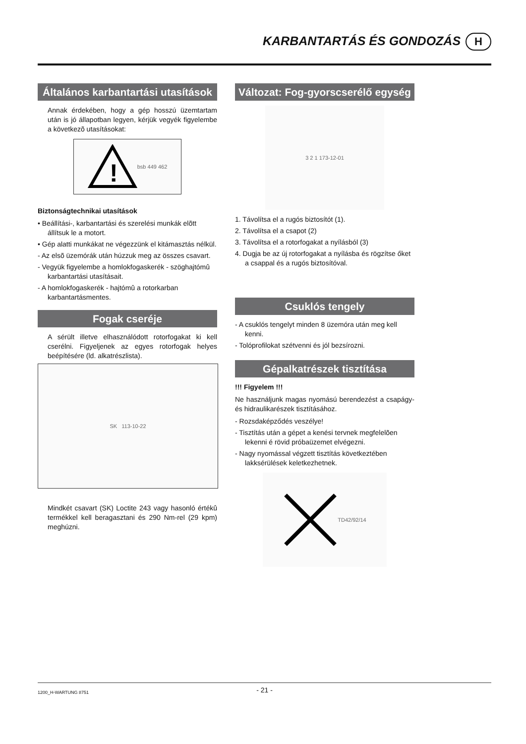KARBANTARTÁS ÉS GONDOZÁS
H
Általános karbantartási utasítások
Annak érdekében, hogy a gép hosszú üzemtartam után is jó állapotban legyen, kérjük vegyék figyelembe a következõ utasításokat:
!
bsb 449 462
Biztonságtechnikai utasítások
• Beállítási-, karbantartási és szerelési munkák elõtt állítsuk le a motort.
• Gép alatti munkákat ne végezzünk el kitámasztás nélkül.
- Az elsõ üzemórák után húzzuk meg az összes csavart.
- Vegyük figyelembe a homlokfogaskerék - szöghajtómû karbantartási utasításait.
- A homlokfogaskerék - hajtómû a rotorkarban karbantartásmentes.
Fogak cseréje
A sérült illetve elhasználódott rotorfogakat ki kell cserélni. Figyeljenek az egyes rotorfogak helyes beépítésére (ld. alkatrészlista).
SK 113-10-22
Mindkét csavart (SK) Loctite 243 vagy hasonló értékû termékkel kell beragasztani és 290 Nm-rel (29 kpm) meghúzni.
Változat: Fog-gyorscserélő egység
3 2 1 173-12-01
1. Távolítsa el a rugós biztosítót (1).
2. Távolítsa el a csapot (2)
3. Távolítsa el a rotorfogakat a nyílásból (3)
4. Dugja be az új rotorfogakat a nyílásba és rögzítse őket a csappal és a rugós biztosítóval.
Csuklós tengely
- A csuklós tengelyt minden 8 üzemóra után meg kell kenni.
- Tolóprofilokat szétvenni és jól bezsírozni.
Gépalkatrészek tisztítása
!!! Figyelem !!!
Ne használjunk magas nyomású berendezést a csapágy- és hidraulikarészek tisztításához.
- Rozsdaképződés veszélye!
- Tisztítás után a gépet a kenési tervnek megfelelõen lekenni é rövid próbaüzemet elvégezni.
- Nagy nyomással végzett tisztítás következtében lakksérülések keletkezhetnek.
TD42/92/14
1200_H-WARTUNG 8751 - 21 -